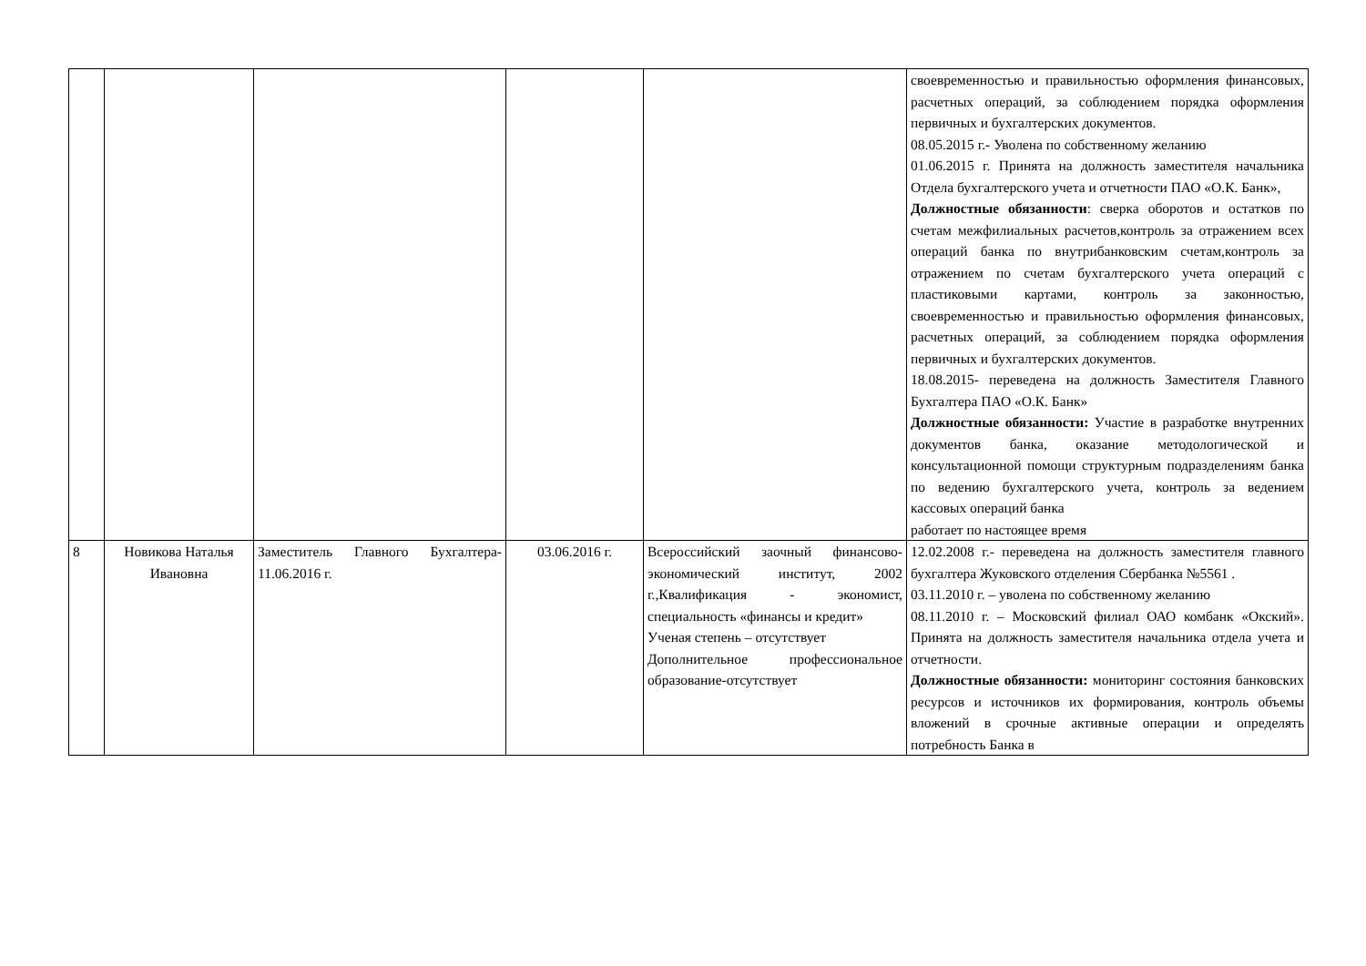| | | | | | своевременностью и правильностью оформления финансовых, расчетных операций, за соблюдением порядка оформления первичных и бухгалтерских документов. 08.05.2015 г.- Уволена по собственному желанию 01.06.2015 г. Принята на должность заместителя начальника Отдела бухгалтерского учета и отчетности ПАО «О.К. Банк», Должностные обязанности : сверка оборотов и остатков по счетам межфилиальных расчетов,контроль за отражением всех операций банка по внутрибанковским счетам,контроль за отражением по счетам бухгалтерского учета операций с пластиковыми картами, контроль за законностью, своевременностью и правильностью оформления финансовых, расчетных операций, за соблюдением порядка оформления первичных и бухгалтерских документов. 18.08.2015- переведена на должность Заместителя Главного Бухгалтера ПАО «О.К. Банк» Должностные обязанности: Участие в разработке внутренних документов банка, оказание методологической и консультационной помощи структурным подразделениям банка по ведению бухгалтерского учета, контроль за ведением кассовых операций банка работает по настоящее время |
| 8 | Новикова Наталья Ивановна | Заместитель Главного Бухгалтера- 11.06.2016 г. | 03.06.2016 г. | Всероссийский заочный финансово-экономический институт, 2002 г.,Квалификация - экономист, специальность «финансы и кредит» Ученая степень – отсутствует Дополнительное профессиональное образование-отсутствует | 12.02.2008 г.- переведена на должность заместителя главного бухгалтера Жуковского отделения Сбербанка №5561 . 03.11.2010 г. – уволена по собственному желанию 08.11.2010 г. – Московский филиал ОАО комбанк «Окский». Принята на должность заместителя начальника отдела учета и отчетности. Должностные обязанности: мониторинг состояния банковских ресурсов и источников их формирования, контроль объемы вложений в срочные активные операции и определять потребность Банка в |